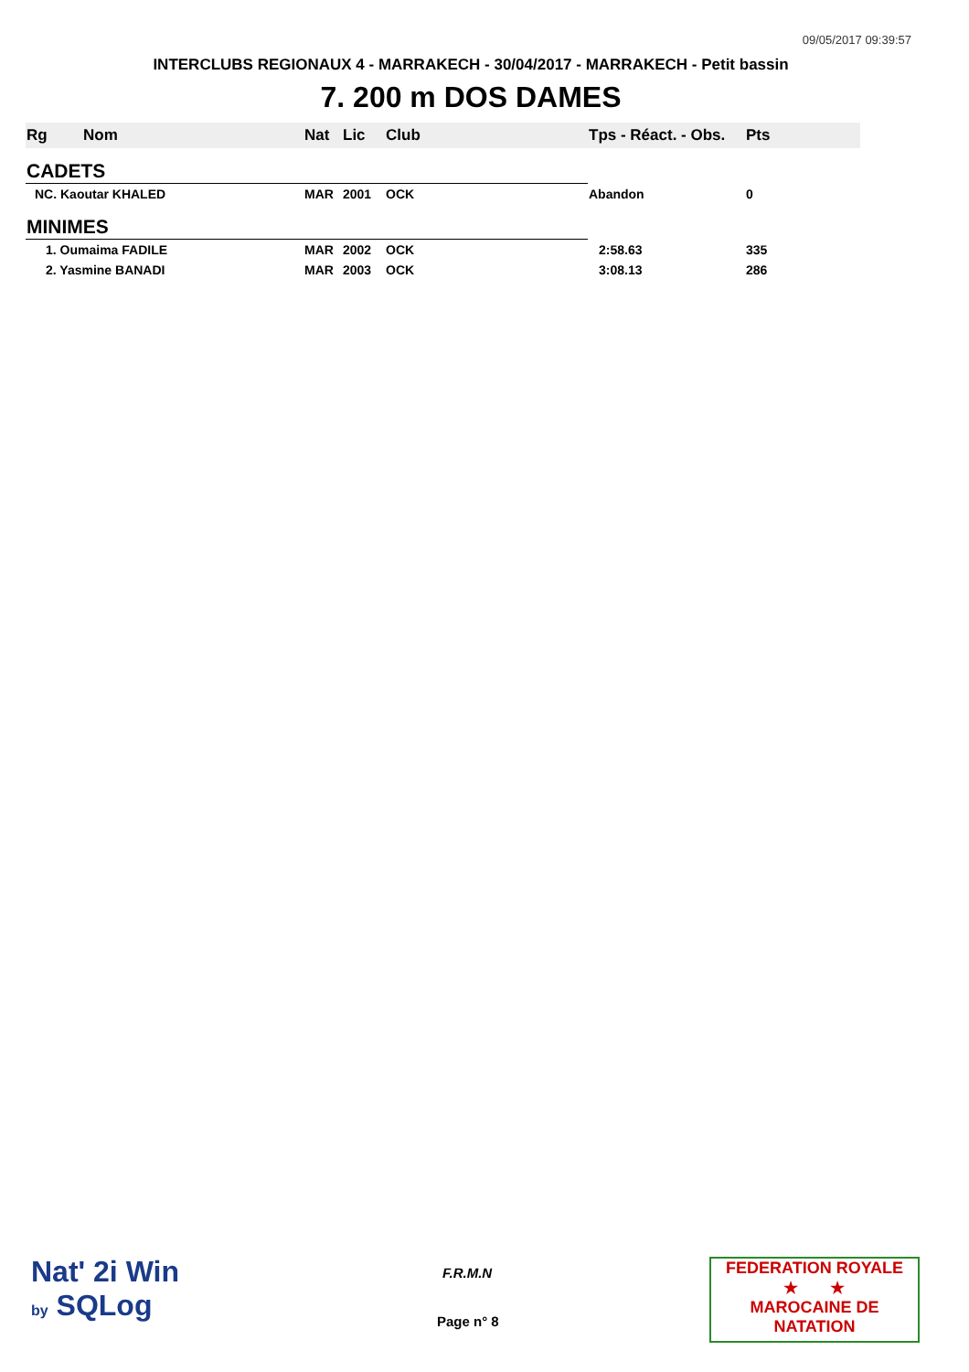09/05/2017 09:39:57
INTERCLUBS REGIONAUX 4 - MARRAKECH - 30/04/2017 - MARRAKECH - Petit bassin
7. 200 m DOS DAMES
| Rg | Nom | Nat | Lic | Club | Tps - Réact. - Obs. | Pts |
| --- | --- | --- | --- | --- | --- | --- |
| CADETS | | | | | | |
| NC. Kaoutar KHALED | | MAR | 2001 | OCK | Abandon | 0 |
| MINIMES | | | | | | |
| 1. Oumaima FADILE | | MAR | 2002 | OCK | 2:58.63 | 335 |
| 2. Yasmine BANADI | | MAR | 2003 | OCK | 3:08.13 | 286 |
Nat' 2i Win
by SQLog
F.R.M.N
Page n° 8
FEDERATION ROYALE
★ ★
MAROCAINE DE NATATION